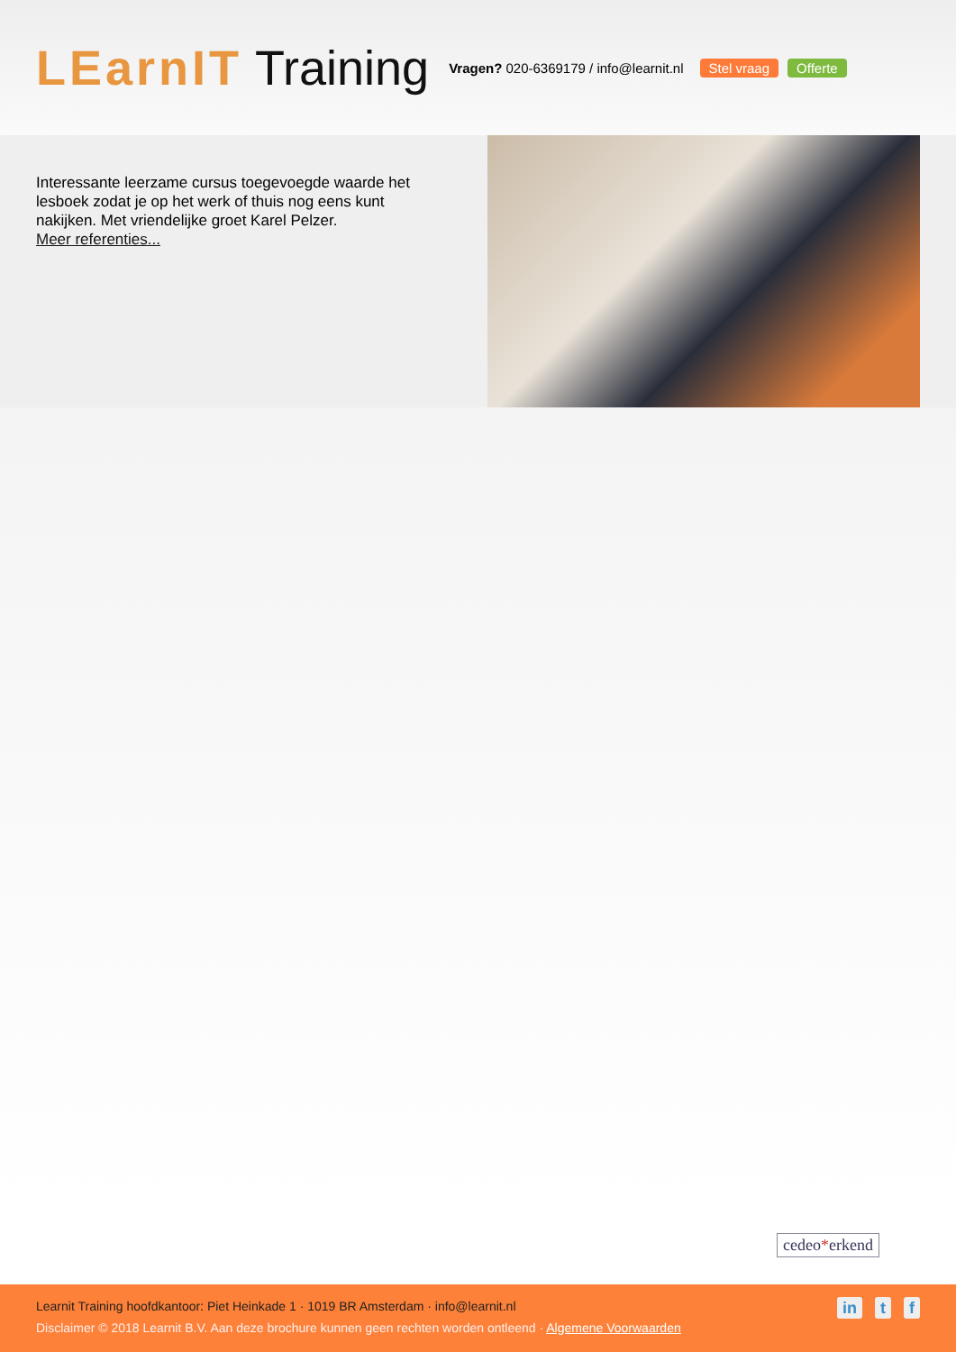LEarnIT Training
Vragen? 020-6369179 / info@learnit.nl
Stel vraag Offerte
Interessante leerzame cursus toegevoegde waarde het lesboek zodat je op het werk of thuis nog eens kunt nakijken. Met vriendelijke groet Karel Pelzer.
Meer referenties...
cedeo*erkend
Learnit Training hoofdkantoor: Piet Heinkade 1 · 1019 BR Amsterdam · info@learnit.nl
Disclaimer © 2018 Learnit B.V. Aan deze brochure kunnen geen rechten worden ontleend · Algemene Voorwaarden
in t f